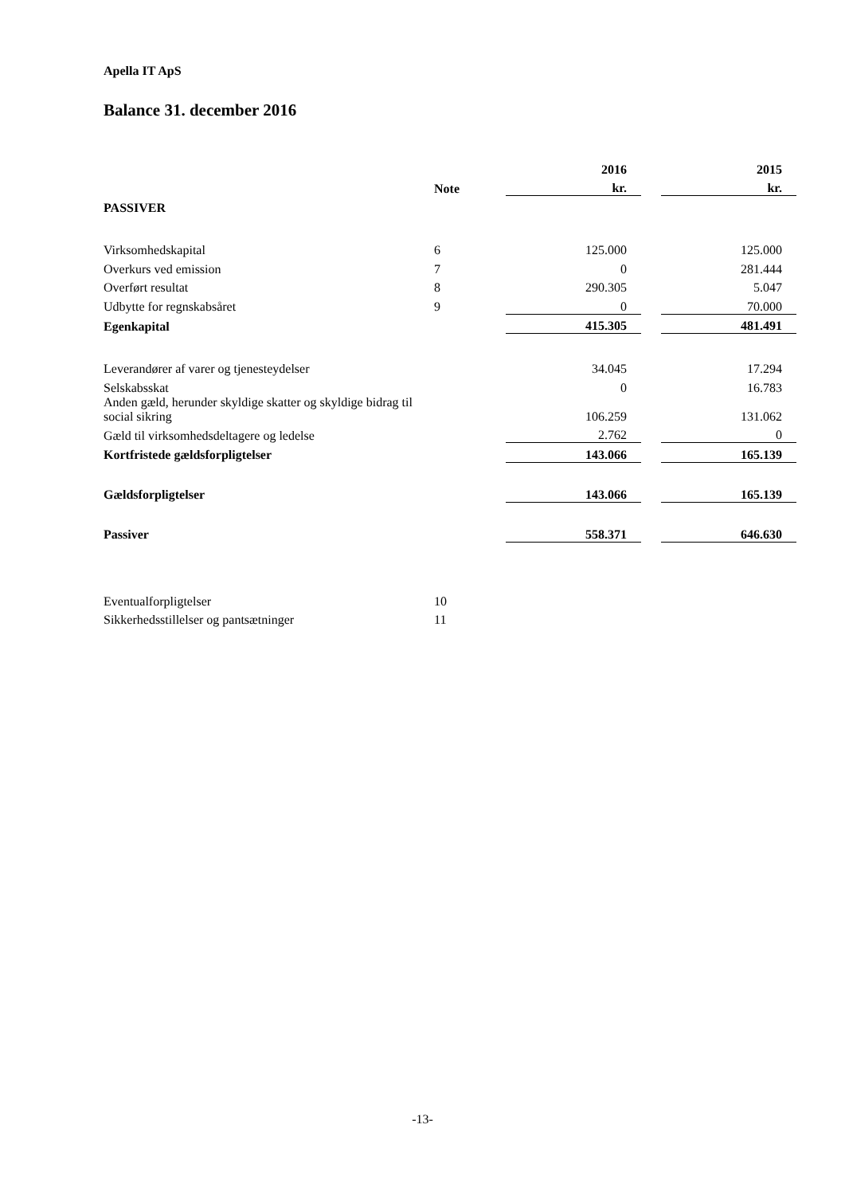Apella IT ApS
Balance 31. december 2016
| | | 2016 | | 2015 |
| --- | --- | --- | --- | --- |
| | Note | kr. | | kr. |
| PASSIVER | | | | |
| Virksomhedskapital | 6 | 125.000 | | 125.000 |
| Overkurs ved emission | 7 | 0 | | 281.444 |
| Overført resultat | 8 | 290.305 | | 5.047 |
| Udbytte for regnskabsåret | 9 | 0 | | 70.000 |
| Egenkapital | | 415.305 | | 481.491 |
| Leverandører af varer og tjenesteydelser | | 34.045 | | 17.294 |
| Selskabsskat | | 0 | | 16.783 |
| Anden gæld, herunder skyldige skatter og skyldige bidrag til social sikring | | 106.259 | | 131.062 |
| Gæld til virksomhedsdeltagere og ledelse | | 2.762 | | 0 |
| Kortfristede gældsforpligtelser | | 143.066 | | 165.139 |
| Gældsforpligtelser | | 143.066 | | 165.139 |
| Passiver | | 558.371 | | 646.630 |
| Eventualforpligtelser | 10 | | | |
| Sikkerhedsstillelser og pantsætninger | 11 | | | |
-13-